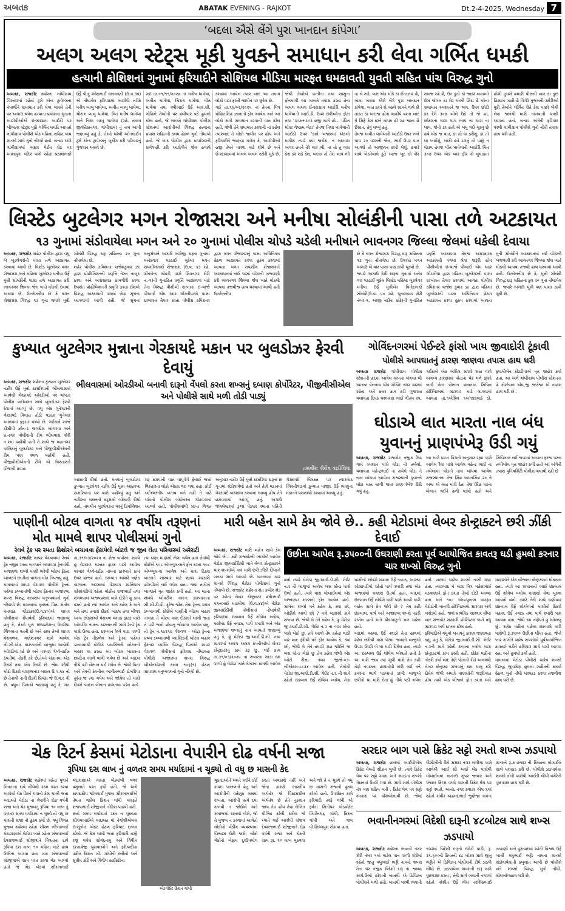અબતક ABATAK EVENING - RAJKOT Dt.2-4-2025, Wednesday 7
‘બદલા ઐસે લેંગે પુરા ખાનદાન કાંપેગા’
અલગ અલગ સ્ટેટ્સ મૂકી યુવકને સમાધાન કરી લેવા ગર્ભિત ધમકી
હત્યાની કોશિશનાં ગુનામાં ફરિયાદીને સોશિયલ મીડિયા મારફત ધમકાવતી યુવતી સહિત પાંચ વિરુદ્ધ ગુનો
અબતક, રાજકોટ શહેરના ગાંધીગ્રામ વિસ્તારમાં રહેતાં ટુર્સ એન્ડ ટ્રાવેલ્સના ધંધાર્થીને સમાધાન કરી લેવા મામલે તેની પર અગાઉ થયેલ હત્યાના પ્રયાસના ગુનાના આરોપીઓએ ઇન્સ્ટાગ્રામ આઈડી પર બીભત્સ સ્ટેટ્સ મૂકી ગર્ભિત ધમકી આપતાં ગાંધીગ્રામ પોલીસે એક મહિલા સહિત પાંચ શખ્સો સામે ગુનો નોંધ્યો હતો. બનાવ અંગે ગાંધીગ્રામમાં અક્ષર મેઈન રોડ પર આશાપુરા મંદિર પાસે રહેતાં પ્રકાશભાઈ ઉર્ફે પીન્ટુ રમેશભાઈ લખલાણી (ઉ.વ.૩૫) એ નોંધાવેલ ફરિયાદમાં આરોપી તરીકે મનીષ બાબુ ધામેચા, અમીત બાબુ ધામેચા, ચીરાગ બાબુ ધામેચા, મિત મનીષ ધામેચા અને નિશા બાબુ ધામેચા (રહે. તમામ જીવંતિકાનગર, ગાંધીગ્રામ) નું નામ આપી જણાવ્યું હતું કે, તેઓ ઘરેથી ઓનલાઈન ટુર્સ એન્ડ ટ્રાવેલ્સનું બુકીંગ કરી પરિવારનું ગુજરાન ચલાવે છે.
ગઇ તા.૦૧/૧૧/૨૦૨૪ ના મનીષ ધામેચા, અમીત ધામેચા, ચિરાગ ધામેચા, મીત ધામેચા તથા સ્થીભાઈ ઉર્ફે આર.સી. ગોહિલે તેઓની પર હથીયાર વડે હુમલો કરેલ હતો, જે બાબતે ગાંધીગ્રામ પોલીસ સ્ટેશનમાં આરોપીઓ વિરુદ્ધ હત્યાના પ્રયાસ સહિતની કલમ હેઠળ ગુનો નોંધાયો હતો. જે બાદ પોલીસ દ્વારા કાયદેસરની કાર્યવાહી કરી આરોપીને જેલ હવાલે કરવામાં આવેલ ત્યાર બાદ આ તમામ લોકો વારા ફરતી જામીન પર છુટેલ છે.
ગઈ તા.૧૬/૦૨/૨૦૨૫ ના તેમના મિત્ર મોહિતસિંહ ઝાલાનો ફોન આવેલ અને આ લોકો સાથે સમાધાન કરવાની વાત કરેલ હતી. જેથી તેને સમાધાન કરવાની ના કહેલ ત્યારબાદ તે લોકો જામીન પર હોય અને ફરિયાદીને જાણવા મળેલ કે, આરોપીઓ હજી તેમને મારવા માટે શોધે છે અને ઈન્સ્ટાગ્રામમાં અલગ અલગ સ્ટોરી મુકે છે. જેથી તેઓએ પત્નીના તથા સાસુના ફોનમાંથી આ બાબતે તપાસ કરતા તેના અલગ અલગ ઈન્સ્ટાગ્રામ આઈડી મનીષ ધામેચાની આઈ.ડી. ઉપર છરીઓના ફોટા તથા ‘૩૦૭+૩૦૨ હજી લાગે હો... પંડિત મોસ્ટ વેલકમ બેટા’ તેમજ નિશા ધામેચાની આઈડી ઉપર ‘કાલે બજારમાં એકલો મળીશ ત્યારે ક્યાં જઈશ, ન બદમાશ અગર હમને તેરે માર ભી, ના તો તુ બસ કેસ કર સકે કેશ, બદલા તો તેરા બાપ ભી ના લે સકે, બસ એક મોકે કા ઈન્તઝાર હૈ, લાલા બદલા ઐસે લેંગે પુરા ખાનદાન કાંપેગા, બાત કરને સે પહલે સામને વાલે કી તાકત કા અંદાજ હોના ચાહીયે વરના બાદ મે સિર્ફ કેસ કરને લાયક હી રહ જાતા હૈ ઈંસાન, તેવું લખ્યું હતું.
તેમજ અમીત ધામેચાની આઈડી ઉપર ભલે થાય ૨૦ વરસની જેલ, ભાઈ ઉપર વાત આવશે તો આજીવન કાપી લેશું, હમારે સાથે બેઠનેવાલે કુતે આજ ખુદ કો શેર સમજ રહે હૈ, ઉન કુતો કો જાકર બતાઓ ઈસ જંગલ કા શેર અભી ઝિંદા હૈ મર્દના સમાધાન સ્મશાનને જ થાય, ઉંમર છોટી કર દેંગે ૩૦૭ બોલે ઉંઠે તો જે હા, છોકરાના ચારા થાય ભાય ના ચારા ના થાય, જેનો ડર હતો એ બધુ થઈ ચુક્યુ છે હવે એક જ વાત, કાં તો ઘા કરીશું, કાં તો ઘા ખાઈશું, બાકી હવે ડગલું તો પાછું ન મંડાય તેમજ મીત ધામેચાની આઈડી મિત ૩૦૭ ઉપર એક બાર ફીર સે મુલાકાત હોગી તુમસે હમારી પીછલી બાર કા કુછ હિસાબ બાકી હૈ વિગેરે મુજબની સ્ટોરીઓ મુકી તેઓને ગર્ભિત રીતે કેસ પાછો ખેંચી લેવા જાનથી મારી નાખવાની ધમકી આપતા હતાં. બનાવ અંગેની ફરિયાદ પરથી ગાંધીગ્રામ પોલીસે ગુનો નોંધી તપાસ હાથ ધરી હતી.
લિસ્ટેડ બુટલેગર મગન રોજાસરા અને મનીષા સોલંકીની પાસા તળે અટકાયત
૧૩ ગુનામાં સંડોવાયેલા મગન અને ૨૦ ગુનામાં પોલીસ ચોપડે ચડેલી મનીષાને ભાવનગર જિલ્લા જેલમાં ધકેલી દેવાયા
અબતક, રાજકોટ શહેર પોલીસ દ્વારા વધુ બે બુટલેગરોની પાસા તળે અટકાયત કરવામાં આવી છે. લિસ્ટેડ બુટલેગર મગન રોજાસરા અને મહિલા બુટલેગર મનીષા ઉર્ફે મુન્ની સોલંકીની પાસા તળે અટકાયત કરી ભાવનગર જિલ્લા જેલ ખાતે મોકલી દેવામાં આવ્યા છે. ઉલ્લેખનીય છે કે મગન રોજાસરા વિરુદ્ધ ૧૩ ગુના જ્યારે મુન્ની સોલંકી વિરુદ્ધ દારૂ સહિતના ૨૦ ગુના નોંધાયેલા છે.
શહેર પોલીસ કમિશનર બ્રજેશકુમાર ઝા દ્વારા પ્રોહીબિશનની પ્રવૃત્તિ નેસ્ત નાબૂદ કરવા અને અસરકારક કામગીરી કરવા ઉપરાંત પ્રોહીબિશનની પ્રવૃત્તિ કરતા ઈસમો વિરુદ્ધ અટકાયતી પગલાં લેવા સૂચના આપવામાં આવી હતી. જે સૂચના અનુસંધાને અગાઉ અંગ્રેજી દારૂના ગુનામાં અનેકવાર પકડાઈ ચૂકેલા મગન રાયસીંગભાઈ રોજાસરા (ઉ.વ. ૪૩ રહે. ગ્રીનલેન્ડ ચોકડી પાસે શિવનગર શેરી ન.-૧)ની ગુનાહિત પ્રવૃત્તિ અટકાવવા માટે તેના વિરુદ્ધ પીસીબી શાખાના ઇન્ચાર્જ પીઆઈ એમ આર ગોંડલીયાએ પાસા દરખાસ્ત તૈયાર કરતા પોલીસ કમિશનર દ્વારા મગન રોજાસરાનું પાસા અધિનિયમ હેઠળ અટકાયત કરવા હુકમ કરવામાં આવતા મગન રાયસીંગ રોજાસરાને અટકાયતમાં લઈ પાસાં વોરંટની બજવણી કરી ભાવનગર જિલ્લા જેલ ખાતે મોકલી આપવા તજવીજ હાથ ધરવામાં આવી હતી ઉલ્લેખનીય
છે કે મગન રોજાસરા વિરુદ્ધ દારૂ સહિતના ૧૩ ગુના નોંધાયેલા છે. ઉપરાંત મગન અગાઉ બે વાર પાસા પણ કાપી ચૂક્યો છે.
જ્યારે અગાઉ દેશી દારૂના ગુનામાં અનેક વાર પકડાઈ ચૂકેલ લિસ્ટેડ મહિલા બુટલેગર મનીષા ઉર્ફે મુન્નીબેન વિનોદભાઈ સોલંકી(ઉ.વ. ૫૦ રહે. ચુનારાવાડ શેરી નંબર-૧, આજી નદીના કાંઠે)ની ગુનાહિત પ્રવૃત્તિ અટકાવવા તેમજ અસરકારક અટકાયતી પગલા લેવા જરૂરી હોય પીસીબીના ઇન્ચાર્જ પીઆઈ એમ આર ગોંડલીયા દ્વારા મહિલા બુટલેગરની પાસા દરખાસ્ત તૈયાર કરવામાં આવતા પોલીસ કમિશનર બ્રજેશ કુમાર ઝા દ્વારા મહિલા બુટલેગરની પાસા અધિનિયમ હેઠળ અટકાયત કરવા હુકમ કરવામાં આવતા મુની સોલંકીને અટકાયતમાં લઈ વોરંટની બજવણી કરી ભાવનગર જિલ્લા જેલ ખાતે મોકલી આપવા તજવી હાથ ધરવામાં આવી હતી. ઉલ્લેખનીય છે કે, મુન્ની સોલંકી વિરુદ્ધ દારૂ સહિતના કુલ ૨૦ ગુના નોંધાયેલ છે. જ્યારે અગાઉ મુન્ની પણ પાસા કાપી ચૂકી છે.
કુખ્યાત બુટલેગર મુન્નાના ગેરકાયદે મકાન પર બુલડોઝર ફેરવી દેવાયું
અબતક, રાજકોટ શહેરના કુખ્યાત બુટલેગર નઝીર ઉર્ફે મુન્નો ઠાસરિયાની ભીલવાસમાં આવેલી ગેરકાયદે ઓરડીઓ પર ચાંપતા પોલીસ બંદોબસ્ત સાથે બુલડોઝર ફેરવી દેવામાં આવ્યું છે. વધુ એક ગુનેગારની ગેરકાયદે મિલ્કત તોડી પડાતા ગુનેગાર આલમમાં ફફડાટ મચ્યો છે. ગઈકાલે સાંજે ડીસીપી ઝોન-૨ જગદીશ બાંગરવા અને પ્ર.નગર પોલીસની ટીમ ભીલવાસ શેરી ન.૨માં પહોંચી હતી તે સાથે જ મહાનગર પાલિકાનું બુલડોઝર અને પીજીવીસીએલની ટીમ પણ સ્થળ પહોંચી હતી. પીજીવીસીએલની ટીમે એ વિસ્તારનો વીજળી પ્રવાહ
ભીલવાસમાં ઓરડીઓ બનાવી દારૂનો વેંપલો કરતા શખ્સનું દબાણ કોર્પોરેટર, પીજીવીસીએલ અને પોલીસે સાથે મળી તોડી પાડ્યું
તસવીર: શૈલેષ વાડોલિયા
અટકાવી દીધો હતો. મનપાનું બુલડોઝર કુખ્યાત બુટલેગર નઝીર ઉર્ફે મુન્ના અહ્નારખા ઠાસરિયાના ઘર પાસે પહોંચ્યું હતું અને નઝીરના મકાનનો કડૂસલો બોલાવી દીધો હતો. નામચીન બુટલેગરના ઘરનું ડિમોલિશન શરૂ કરાયાની વાત વાયુવેગે ફેલાઈ જતાં વિસ્તારના લોકો એકઠા થઇ ગયા હતા. કોઈ અનિચ્છનીય બનાવ બને નહીં તે માટે ચાંપતો પોલીસ બંદોબસ્ત ગોઠવવામાં આવ્યો હતો. પોલીસમાંથી પ્રાપ્ત વિગત અનુસાર નઝીર ઉર્ફે મુન્નો ઠાસરિયા દારૂના છ ગુનામાં સંડોવાયેલો હતો અને તેણે મકાનમાં ગેરકાયદે બાંધકામ કરવામાં આવ્યું હોય તેને હટાવવામાં આવ્યું હતું. અગાઉ જંગલેશ્વરમાં ડ્રગ્સ પેડલર રમાના પતિની ગેરકાયદે મિલકત પર ત્યારબાદ ભિસ્તીવાડમાં કુખ્યાત માજીદ ઉર્ફે ભાણુના મકાનને ધરાશાયી કરવામાં આવ્યું હતું.
ગોવિંદનગરમાં પેઈન્ટરે ફાંસો ખાય જીવાદોરી ટૂંકાવી
પોલીસે આપઘાતનું કારણ જાણવા તપાસ હાથ ધરી
અબતક રાજકોટ ગાંધીગ્રામ પોલીસ સ્ટેશનની હદમાં આવેલ લાખના બંગલા થી આગળ વેલનાથ ચોક ગોવિંદ નગર ચારમાં રહેતા અને કલર કામ કરી ગુજરાત ચલાવતા દિપક ઘરભરણ ભાઈ ગૌતમ ૨૫, ગઈકાલે એક એપ્રિલ સવારે સાત વાગે અગમ્ય કારણસર પોતાના ઘેર ગળે ફાંસો ખાઈ લેતા બેભાન હાલતમાં સિવિલ હોસ્પિટલમાં સારવાર માટે લાવવામાં આવતા તા,૧એપ્રિલ ૧૦/૧૪કલાકે ડો, કૃપાલીબેન કોટડીયાએ મૃત જાહેર કર્યા હતા, આ અંગે ગાંધીગ્રામ પોલીસ સ્ટેશનના હે કોસ્ટેબલ એમ,જી જાડેજા એ તપાસ હાથ ધરી છે .
ઘોડાએ લાત મારતા નાલ બંધ યુવાનનું પ્રાણપંખેરૂ ઉડી ગયું
અબતક, રાજકોટ રાજકોટ નજીક રૈયા ગામે સ્મશાન પાસે ઘોડા નો તબેલો. ચલાવતા મહેન્દ્રભાઈ ના તબેલે ઘોડા ને નાલ બાંધવા આવેલા રાજસ્થાની યુવાનને ઘોડા લાત લાગી જતા પ્રાણ-પંખેરુ ઉડી ગયું હતુ.
આ અંગે પ્રાપ્ત વિગતો અનુસાર રહ્યા પાસે આવેલ રૈયા પાસે આવેલ મહેન્દ્ર ભાઈ ના તબેલામાં ઘોડાને નાલ બાંધવા આવેલ રાજસ્થાનના તેજ સિંહ અમનસિંહ ૨૯ ને અશ્વ એ લાત મારી દેતા તેજ સિંહ ઘટના બેભાન થઈને ઢળી પડ્યો હતો અને સિવિલમાં લઈ જવામાં આવતા ફરજ પરના તબીબોય મૃત જાહેર કર્યો હતો આ અંગેની તપાસ યુનિવર્સિટી પોલીસ ચલાવી રહી છે
પાણીની બોટલ વાગતા ૧૪ વર્ષીય તરૂણનાં મોત મામલે શાપર પોલીસમાં ગુનો
રેલવે ટ્રેક પર રમતા કિશોરને બચાવવા ફેંકાયેલી બોટલે જ જીવ લેતા પરિવારમાં અરેરાટી
અબતક, રાજકોટ શાપર વેરાવળમાં રેલવે ટ્રેક નજીક રમતા બાળકને બચાવવા ટ્રેનમાંથી અજાણ્યા શખ્સે પાણી ભરેલી બોટલ ફેંકતા બાળકને છાતીમાં વાગતા મોત નિપજ્યું હતું. મામલામાં શાપર વેરાવળ પોલીસે ટ્રેનનાં પહેલા ડબ્બામાંથી બોટલ ફેંકનાર અજાણ્યા શખ્સ વિરુદ્ધ સાપરાધ મનુષ્યવધનો ગુનો નોંધાયો છે. મામલામાં મૃતકનાં પિતા સંતોષ ધનશાહ ગોંડડકર(ઉ.વ.૪૦)એ શાપર પોલીસમાં નોંધાવેલી ફરિયાદમાં જણાવ્યું હતું કે, તેઓ મૂળ મધ્યપ્રદેશના ઉમરીયા જિલ્લાના વતની છે અને હાલ તેઓ શાપર વેરાવળના ગણેશનગર સામે આવેલ લી.સી.એમ. કારખાનાંની બાજુમાં આવેલી ઓરડીમાં રહે છે અને પરમાર ગેલ્વેનાઈઝ કંપનીમાં નોકરી કરે છે.તેમને સંતાનમા એક દિકરો તથા એક દિકરી છે. જેમા સૌથી મોટો દિકરો મરણજનાર બાદલ ઉ.વ.૧૪ નો છે તેનાથી નાની દીકરી પ્રિયંકા જે ઉ.વ.૯ ની છે. વધુમાં પિતાએ જણાવ્યું હતું કે, ગત તા.૩૧/૦૩/૨૦૨૫ ના રોજ બપોરના સમયે હુ વેરાવળ મસ્તક ફાટક પાસે આવેલ પરમાર ગેલ્વેનાઈઝ નામના કારખાને કામ ઉપર હાજર હતો. દરમ્યાન આશરે ત્રણેક વાગ્યાના અરસામાં વેરાવળ શાંતિધામ સોસાયટીમાં રહેતા મોહીત રાજભાઈ તથા સંગમપાલ અજયપ્રસાદ બન્ને દોડીને હુ કામ કરતો હતો ત્યાં આવેલ અને કહેલ કે અને બને તથા તમારો દીકરો બાદલ તથા બીજા અન્ય છોકરાઓ વેરાવળ મસ્તક ફાટક પાસે ઓમર્ટીંગ નામના કારખાનાની સામે રેલ્વે ટ્રેક પાસે ઉભા હતા. દરમ્યાન રેલ્વે પાટા પરથી એક ટ્રેન નીકળેલ અને ટ્રેનના પહેલા ડબ્બામાંથી કોઈએ પ્લાસ્ટિકની બોટલનો બહાર ઘા કરતા આ બોટલ બાદલના છાતીના ભાગે વાગી ગયેલ છે અને બાદલ નીચે પડી બેભાન થઈ ગયેલ છે. જેથી પિતા અને તેમની કંપનીના ભાવીનભાઈ ડોબરીયા તુરંત જ ત્યા ગયેલ અને જોયેલ તો મારો દીકરો બાદલ બેભાન હાલતમાં પડેલ હતો. ત્યા ઘણા માણસો ભેગા થયેલ હતા તેમાંથી કોઈએ ૧૦૮ એમ્બ્યુલન્સને ફોન કરતા ૧૦૮ એમ્બ્યુલન્સ આવેલ અને મારા દિકરા બાદલને સારવાર માટે શાપર સરકારી હોસ્પીટલે લઈ ગયેલ હતા. જ્યાં તબીબે બાળકને મૃત જાહેર કર્યો હતો. આ ઘટના સંબંધે ઓમર્ટીંગ નામના કારખાનાના સી.સી.ટી.વી. ફૂટેજ જોતા તેમા ટ્રેનના પ્રથમ ડબ્બામાથી કોઈએ પાણીની બોટલ બહાર નાખતા તે બોટલ મારા દીકરાને લાગી જતા તે પડી જતો હોવાનુ જોવામા આવેલ હતુ. તો ટ્રેન ન.૧૯૨૧૯ વેરાવળ - બાંદ્રા ટ્રેનના પ્રથમ ડબ્બામાથી પ્લાસ્ટિકની બોટલ બહાર ફેંકનાર વ્યક્તિ વિરુદ્ધ પિતાએ શાપર વેરાવળ પોલીસમાં ફરિયાદ નોંધાવતા પોલીસે અજાણ્યા શખ્સ વિરુદ્ધ બીએનએસની કલમ ૧૦૬(૧) હેઠળ સાપરાધ મનુષ્યવધનો ગુનો નોંધ્યો છે.
મારી બહેન સામે કેમ જોવે છે.. કહી મેટોડામાં લેબર કોન્ટ્રાક્ટને છરી ઝીંકી દેવાઈ
અબતક, રાજકોટ મારી બહેન સામે કેમ જોવે છે... કહી રાજકોટની ભાગોળે આવેલ મેટોડા જીઆઈડીસી ખાતે લેબર કોન્ટ્રાક્ટરને ચાર શખ્સોએ માર મારી છરી ઝીંકી દીધાનો બનાવ સામે આવ્યો છે. મામલામાં ચાર શખ્સો વિરુદ્ધ મેટોડા પોલીસમાં ગુનો નોંધાયો છે. રાજકોટ શહેરના સંત કબીર રોડ પર રહેતા લેબર કોન્ટ્રાક્ટર હર્ષદભાઈ મગનભાઈ ઘાટલીયા (ઉ.વ.૪૪)એ મેટોડા જીઆઈડીસી પોલીસમાં નોંધાવેલી ફરિયાદમાં ઇકબાલ ઉર્ફે શોયેબ બ્લોચ, મહોમદ ઉર્ફે નવાઝ, પાર્થ રબારી અને એક અજાણ્યા શખ્સનું નામ આપતાં જણાવ્યું હતું કે, હું મેટોડા જી.આઈ.ડી.સી. તથા શાપરમાં અલગ અલગ કંપનીઓમાં લેબર કોન્ટ્રાક્ટરનુ કામ કરૂ છુ. ગઈ કાલ તા.૩૧/૦૩/૨૦૨૫ ના સવારના સાડા દશ વાગ્યે હું મેટોડા ખાતે લેબરના કામથી આવેલ
ઉછીના આપેલ રૂ.૩૫૦૦ની ઉઘરાણી કરતા પૂર્વ આયોજિત કાવતરૂ ઘડી હુમલો કરનાર ચાર શખ્સો વિરુદ્ધ ગુનો
હતો ત્યારે મેટોડા જી.આઈ.ડી.સી. ગેઈટ ન.૨ ની બાજુમાં આવેલ બસ સ્ટેન્ડ પાસે ઉભો હતો. ત્યારે મારા મોબાઈલમાં એક અજાણ્યા શખ્સનો ફોન આવેલ હતો. સામેના શખ્સે મને કહેલ કે, ક્યા છો, ઓફીસે આવો છો ? મારે માણસો કામે રાખવા છે. જેથી મે તેને કહેલ કે, હું મેટોડા જી.આઈ.ડી.સી. ગેઈટ ન.૨ ના બસ સ્ટેન્ડ પાસે બેઠો છુ. તમે આવો તેમ કહેતા થાડી વાર બાદ ફરીથી મને ફોન આવેલ કે, ક્યાં છો, જેથી મે તેને તમારી રાહ જોઈને જ બસ સ્ટેન્ડ બેઠો છુ તેમ કહેલ જેથી એક ઓટો રીક્ષા નંબર જીજે-૦૩-બીએક્સ-૮૮૩૪ આવેલ હતી. તેમાંથી મેટોડા જી.આઈ.ડી.સી. ગેઈટ ન.૨ ની સામે રહેતો ઇકબાલ ઉર્ફે શોયેબ બ્લોચ, તેના માસીનો છોકરો મહમદ ઉર્ફે નવાઝ, આસ્થા સોસાયટીમાં રહેતો પાર્થ રબારી તથા એક અજાણ્યો માણસ ઉતર્યા હતા. બાદમાં ઇકબાલ ઉર્ફે શોયેબે મારી પાસે આવી મારી બહેન સામે કેમ જોવે છે ? તેમ કહી ઇકબાલ, પાર્થ અને અજાણ્યા શખ્સે પકડી રાખેલ હતો અને ઢીકાપાટુનો માર મારેલ હતો.
બાદમાં મહમદ ઉર્ફે નવાઝે તેના હાથમાં રહેલ છરીથી મારા પેટમાં જમણી બાજુએ ઉપરા ઉપરી બે ઘા મારી દીધેલ હતા. ત્યારે આ ઇકબાલ ઉર્ફે શોયેબ બોલતો હતો કે આ મારી જાય ત્યાં સુધી મારો તેમ કહી તેણે નવાઝના હાથમાંથી છરી લઈ મને કમરના ભાગે પડખામાં ડાબી બાજુએ છરીનો ઘા મારી દેતા હું નીચે પડી ગયેલ હતો. બાદમાં ચારેય શખ્સો નાસી ગયા હતા. ત્યારબાદ મે મારા મિત્ર મહેશભાઈ મકવાણાને ફોન કરતા તેઓ દોડી આવ્યા હતા અને ૧૦૮ એમ્બ્યુલન્સ મારફત મેટોડાની ખાનગી હોસ્પિટલમાં સારવાર અર્થે ખસેડ્યો હતો. જ્યાં પ્રાથમિક સારવાર લીધા બાદ રાજકોટ સરકારી હોસ્પિટલ ખાતે વધુ સારવાર અર્થે દાખલ કરેલ હતો.
ફરિયાદીએ વધુમાં બનાવનું કારણ જણાવતા કહ્યું હતું કે, મેટોડા જી.આઈ.ડી.સી. ગેઈટ ન.૨ની સામે રહેતી શબાના બ્લોચ મારા કોન્ટ્રાક્ટમાં કામ કરતી હતી. દોઢેક મહીના નોકરી કર્યા બાદ તેણે પોતાની રીતે અલગથી લેબર કોન્ટ્રાક્ટ રાખવાનું કામ ચાલુ કરી દીધેલ જેથી અમારે માણસોની જરૂરીયાત હોય ત્યારે એક બીજાને ફોન કરતા અને માણસોને એક બીજાના કોન્ટ્રાક્ટમાં મોકલતા હતા. ત્યારે આ શબાનાનો ભાઈ ઇકબાલ ઉર્ફે શોયેબ બ્લોચ માણસો લેવા મુકવા આવતો હતો. ત્યારે તેની સાથે ઘણીવાર ઇકબાલ ઉર્ફે શોએબનો માસીનો દિકરો મહમદ ઉર્ફે નવાઝ તથા પાર્થ રબારી પણ આવતા હતા. જેથી આ ત્રણેયને હું ઓળખું છું. ત્રણેક મહીના પહેલા ઇકબાલે મારી પાસેથી રૂ.૩૫૦૦ ઉછીના લીધા હતા. જેનો ખાર રાખીને ચારેય શખ્સોએ પૂર્વઆયોજિત કાવતરું ઘડીને હથિયાર સાથે ધસી આવ્યા હતા અને હુમલો કર્યો હતો.
મામલામાં મેટોડા પોલીસે ચારેય શખ્સો વિરુદ્ધ જીવલેણ હુમલા સહીતની કલમો હેઠળ ગુનો નોંધી ધરપકડ કરવા તજવીજ હાથ ધરી છે.
ચેક રિટર્ન કેસમાં મેટોડાના વેપારીને દોઢ વર્ષની સજા
રૂપિયા દસ લાખ નું વળતર સમય મર્યાદામાં ન ચૂક્યો તો વધુ છ માસની કેદ
અબતક, રાજકોટ શહેરમાં રહેતા યુવાને મિત્રતાના દાવે લીધેલી રકમ પરત કરવા આપેલો ચેક રિટર્ન થવાનો કેસ ચાલી જતા અદાલતે મેટોડા ના વેપારીને દોઢ વર્ષની સજા અને ચેક મુજબનું રૂપિયા ૧૦ લાખ નું વળતર સમય મર્યાદામાં ન ચૂકવે તો વધુ છ માસની સજા નો હુકમ કર્યો છે. વધુ વિગત મુજબ શહેરમાં રહેતા સૌરભ ભીખાભાઈ ચંદારાણાએ મેટોડા ખાતે રહેતા સંજયભાઈ દેવરાજભાઈ સોજીત્રાને મિત્રતાના દાવે રૂપિયા દસ લાખ ૧૦ મહિના માટે હાથ ઉછીના આપ્યા હતા બાદ સંજયભાઈ સોજીત્રાએ રકમ પરત કરવા ચેક આપ્યો હતો જે ચેક બેંકમાં સૌરભભાઈ ચંદારાણાએ ભરતા બેંકમાંથી વગર વસુલાતે પરત ફર્યો હતો. જે અંગે કાયદાકીય જોગવાઈ મુજબ સૌરભભાઈએ તેમના વકીલ કિશન ગાંધી મારફતે સંજયભાઈ સોજીત્રાને નોટિસ પાઠવી હતી. છતાં સમય મર્યાદામાં રકમ ન ચૂકવતા સૌરભભાઈએ અદાલત માં નેગોશીએબલ ઇન્સ્ટ્રુમેન્ટ એક્ટ હેઠળ ફરિયાદ દાખલ કરેલો. જે કેસ ચાલી જતા ફરિયાદી તરફે રજૂ થયેલ સોગંદનામુ અને વિવીધ દસ્તાવેજી પુરાવાઓને અને ફરીયાદીના વકીલ કિશન બી. ગાંધીની દલીલો અને સુપ્રીમ કોર્ટે અને વિવીધ હાઈકોર્ટના
એડવોકેટ કિશન ગાંધી
ચુકાદાઓને ધ્યાને લઈને કોર્ટે કાયદા પાછળનો હેતુ અને આરોપીની વર્તણુક લક્ષમાં રાખતા, આરોપી પ્રત્યે દયા રાખવી ન જોઈએ અને સમાજમાં દાખલો બેસે, જો તે મુજબ ન કરવામાં આવેતો લોકોનો બેંકીંગ વ્યવસ્થામાં વિશ્વાસ ઉઠી જશે, લોકો ચેકોનો બેફામ દુરઉપયોગ કરતા અચકાશે નહીં અને જેના કારણે ભારતીય અર્થતંત્ર જે વિકાસશીલ અર્થતંત્ર છે તેને નુકશાન જાય તેમ હોય તેવા લેખિત મૌખિક કરેલી દલીલ જે ધ્યાને લઈ આરોપી સંજય દેવરાજભાઈ સોજીત્રાને દોઢ વર્ષની સજા અને ચેકની રકમ રૂા. ૧૦ લાખ ચુકવવા અને જો તે ન ચુકવે તો વધુ છ માસની સજાનો હુકમ કરેલો હતો. ઉપરોક્ત કામે ફરિયાદી તરફે ગાંધી લો ફર્મના સિનીયર એડવોકેટ બિપીનચંદ્ર ગાંધી, કિશન ગાંધી અને જય પી.સિધ્ધપુરા રોકાયા હતા.
સરદાર બાગ પાસે ક્રિકેટ સટ્ટો રમતો શખ્સ ઝડપાયો
અબતક, રાજકોટ હાલમાં આઈપીએલ ક્રિકેટ મેચની સીઝન ખુલી છે. ત્યારે ક્રિકેટ મેચ પર સટ્ટો રમતા અને રમાડતા શખ્સો મેદાનમાં ઉતરી ગયા છે. સાથે સાથે પોલીસ તંત્ર પણ સક્રિય બની , ક્રિકેટ મેચ પર સટ્ટો રમનારા પર ધોંસબોલાવી છે. જેમાં પીસીબીની ટીમે સરદાર નગર બગીચા પાસે આવેલી આઈ સી આઈ બેંક પાસેથી મોબાઈલમાં લખનઉ સુપર જાયન્ટ અને પંજાબ કિંગ્સ વચ્ચે ચાલતી ક્રિકેટ મેચ પર સટ્ટો રમતો, આનંદ નગર ક્વાટર એલ ૬માં રહેતો સમીર અહમદભાઈ જુણેજા નામના શખ્સને રૂ.૭ હજાર ની કિંમતના મોબાઈલ સાથે ધરપકડ કરી છે. પોલીસે ઝડપાયેલા શખ્સો કોની પાસેથી આઈડી લીધી વગેરેની પૂછપરછ હાથ ધરી છે.
ભવાનીનગરમાં વિદેશી દારૂની ૪૮બોટલ સાથે શખ્સ ઝડપાયો
અબતક, રાજકોટ શહેરના ભવાની નગર શેરી નંબર ૧માં માટેલ પાન વાળી શેરીમાં રહેતો જીતુ મધુભાઈ ભટ્ટી નામનો શખ્સ તેના ઘર નજીક વિદેશી દારૂ ના જથ્થા સાથે.ઉભો હોવાની બાતમી એ ડિવિઝન પોલીસને મળી હતી. બાતમી પરથી ભવાની નગરમાં વિદેશી દારૂનો દરોડો પાડી, રૂ. ૨૧.૬૦૦ની કિંમતની ૪૮ બોટલ સાથે જીતુ ભટ્ટીને એ ડિવિઝન પોલીસની ટીમે ઝડપી લીધો છે. ઝડપાયેલા શખ્સની દારૂ અંગે પૂછપરછ કરતા , તેની સાથે ભવાની નગરમાં રહેતો મોસીન ઉર્ફે ભેંસ નરસિંહભાઈ તાવાણી અને પુરાવાદમાં રહેતો વિજય ઉર્ફે બાલી મધુભાઈ ભટ્ટી નામના શખ્સો સંડોવાયેલાની કબુલાત આપી છે પોલીસે બંને શખ્સો વિરુદ્ધ ગુનો નોંધી, શોધખોળહાથ ધરી છે.